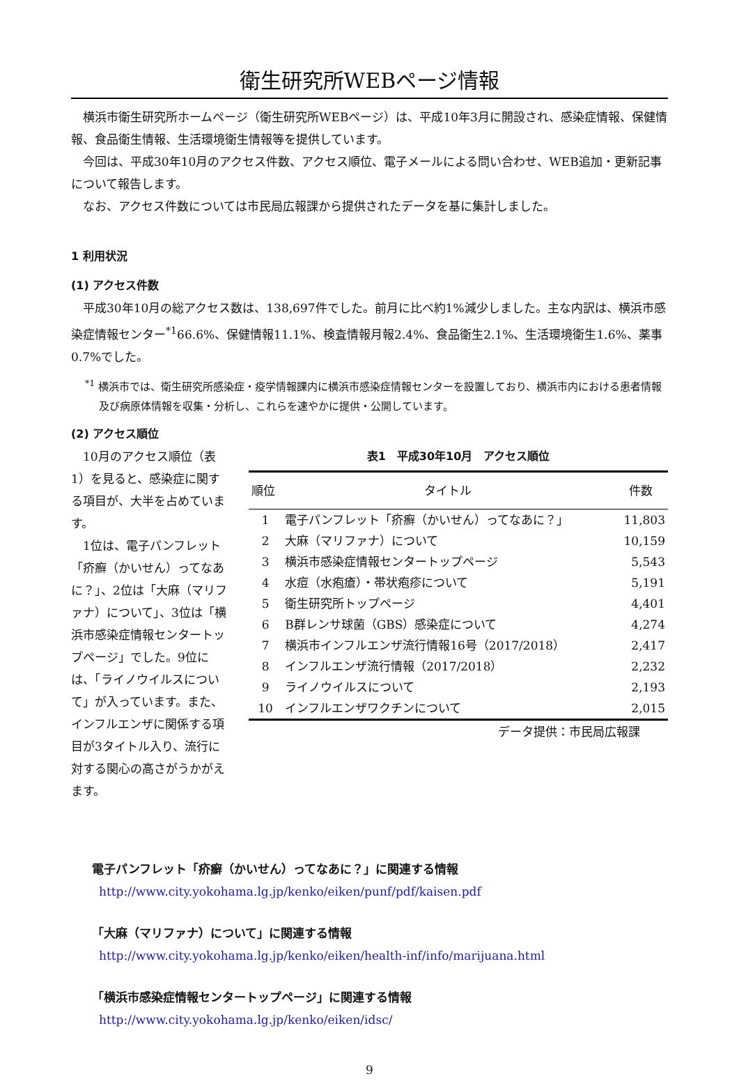衛生研究所WEBページ情報
横浜市衛生研究所ホームページ（衛生研究所WEBページ）は、平成10年3月に開設され、感染症情報、保健情報、食品衛生情報、生活環境衛生情報等を提供しています。
今回は、平成30年10月のアクセス件数、アクセス順位、電子メールによる問い合わせ、WEB追加・更新記事について報告します。
なお、アクセス件数については市民局広報課から提供されたデータを基に集計しました。
1 利用状況
(1) アクセス件数
平成30年10月の総アクセス数は、138,697件でした。前月に比べ約1%減少しました。主な内訳は、横浜市感染症情報センター<sup>*1</sup>66.6%、保健情報11.1%、検査情報月報2.4%、食品衛生2.1%、生活環境衛生1.6%、薬事0.7%でした。
<sup>*1</sup> 横浜市では、衛生研究所感染症・疫学情報課内に横浜市感染症情報センターを設置しており、横浜市内における患者情報及び病原体情報を収集・分析し、これらを速やかに提供・公開しています。
(2) アクセス順位
10月のアクセス順位（表1）を見ると、感染症に関する項目が、大半を占めています。
1位は、電子パンフレット「疥癬（かいせん）ってなあに？」、2位は「大麻（マリファナ）について」、3位は「横浜市感染症情報センタートップページ」でした。9位には、「ライノウイルスについて」が入っています。また、インフルエンザに関係する項目が3タイトル入り、流行に対する関心の高さがうかがえます。
表1　平成30年10月　アクセス順位
| 順位 | タイトル | 件数 |
| --- | --- | --- |
| 1 | 電子パンフレット「疥癬（かいせん）ってなあに？」 | 11,803 |
| 2 | 大麻（マリファナ）について | 10,159 |
| 3 | 横浜市感染症情報センタートップページ | 5,543 |
| 4 | 水痘（水疱瘡）・帯状疱疹について | 5,191 |
| 5 | 衛生研究所トップページ | 4,401 |
| 6 | B群レンサ球菌（GBS）感染症について | 4,274 |
| 7 | 横浜市インフルエンザ流行情報16号（2017/2018） | 2,417 |
| 8 | インフルエンザ流行情報（2017/2018） | 2,232 |
| 9 | ライノウイルスについて | 2,193 |
| 10 | インフルエンザワクチンについて | 2,015 |
データ提供：市民局広報課
電子パンフレット「疥癬（かいせん）ってなあに？」に関連する情報
http://www.city.yokohama.lg.jp/kenko/eiken/punf/pdf/kaisen.pdf
「大麻（マリファナ）について」に関連する情報
http://www.city.yokohama.lg.jp/kenko/eiken/health-inf/info/marijuana.html
「横浜市感染症情報センタートップページ」に関連する情報
http://www.city.yokohama.lg.jp/kenko/eiken/idsc/
9